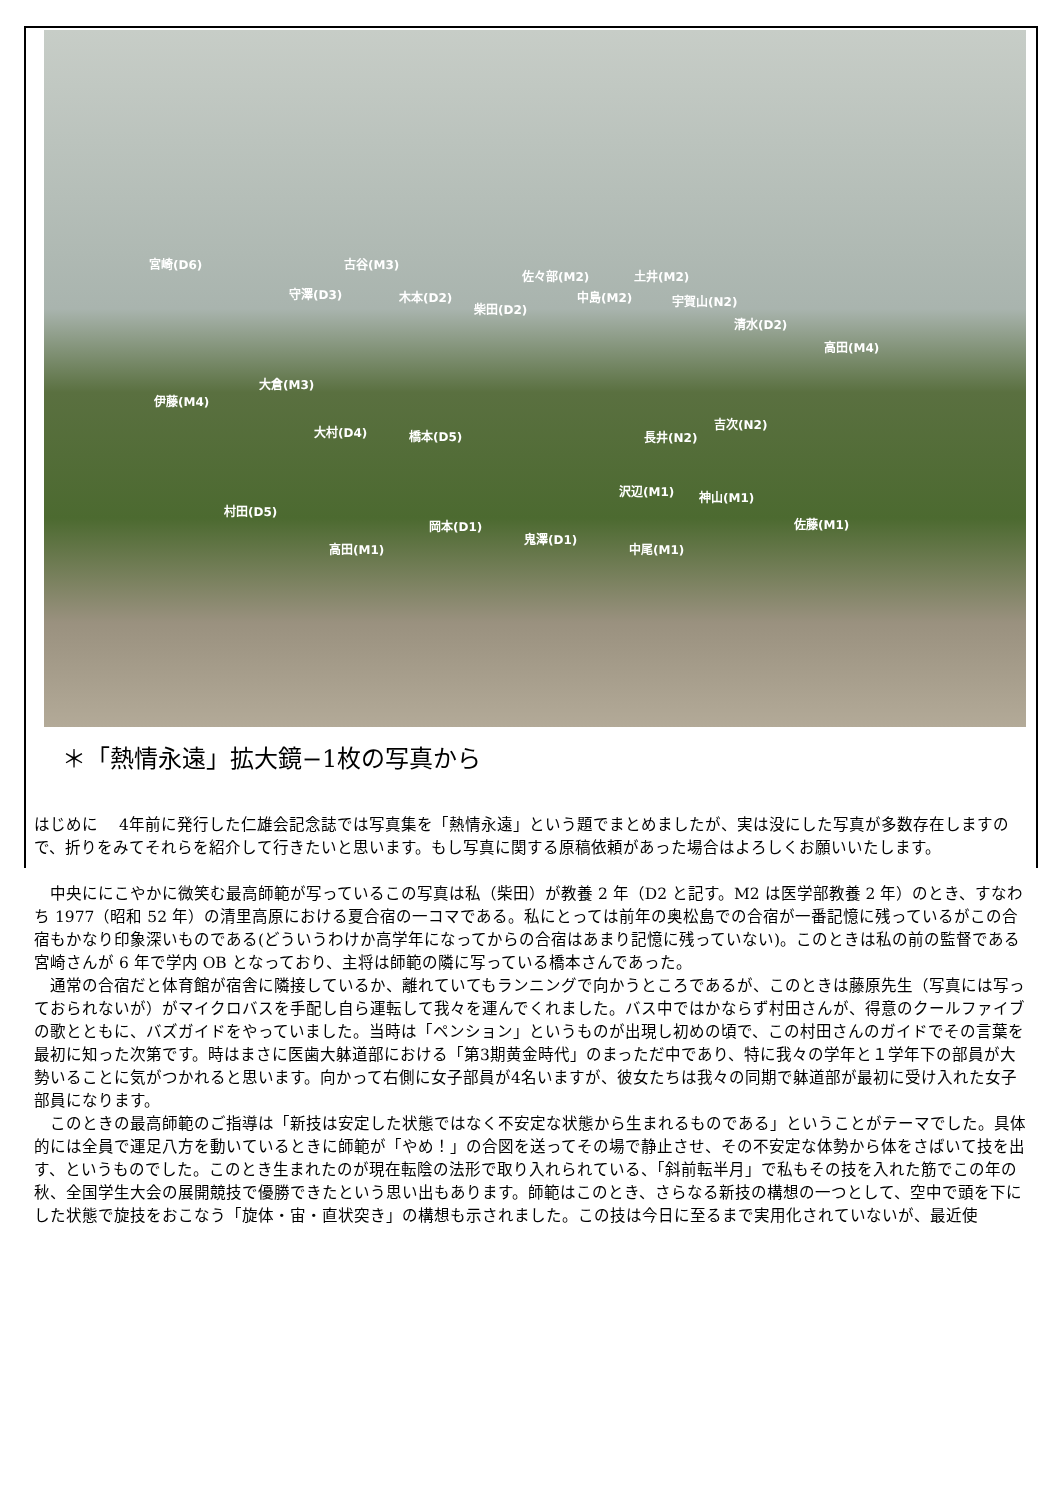宮崎(D6) 古谷(M3)
守澤(D3) 木本(D2)
柴田(D2)
佐々部(M2) 土井(M2)
中島(M2) 宇賀山(N2)
清水(D2)
高田(M4)
大倉(M3)
伊藤(M4)
吉次(N2)
大村(D4) 橋本(D5) 長井(N2)
沢辺(M1) 神山(M1)
村田(D5)
岡本(D1) 佐藤(M1)
鬼澤(D1)
中尾(M1) 高田(M1)
＊「熱情永遠」拡大鏡−1枚の写真から
はじめに　 4年前に発行した仁雄会記念誌では写真集を「熱情永遠」という題でまとめましたが、実は没にした写真が多数存在しますので、折りをみてそれらを紹介して行きたいと思います。もし写真に関する原稿依頼があった場合はよろしくお願いいたします。
　中央ににこやかに微笑む最高師範が写っているこの写真は私（柴田）が教養 2 年（D2 と記す。M2 は医学部教養 2 年）のとき、すなわち 1977（昭和 52 年）の清里高原における夏合宿の一コマである。私にとっては前年の奥松島での合宿が一番記憶に残っているがこの合宿もかなり印象深いものである(どういうわけか高学年になってからの合宿はあまり記憶に残っていない)。このときは私の前の監督である宮崎さんが 6 年で学内 OB となっており、主将は師範の隣に写っている橋本さんであった。
　通常の合宿だと体育館が宿舎に隣接しているか、離れていてもランニングで向かうところであるが、このときは藤原先生（写真には写っておられないが）がマイクロバスを手配し自ら運転して我々を運んでくれました。バス中ではかならず村田さんが、得意のクールファイブの歌とともに、バズガイドをやっていました。当時は「ペンション」というものが出現し初めの頃で、この村田さんのガイドでその言葉を最初に知った次第です。時はまさに医歯大躰道部における「第3期黄金時代」のまっただ中であり、特に我々の学年と１学年下の部員が大勢いることに気がつかれると思います。向かって右側に女子部員が4名いますが、彼女たちは我々の同期で躰道部が最初に受け入れた女子部員になります。
　このときの最高師範のご指導は「新技は安定した状態ではなく不安定な状態から生まれるものである」ということがテーマでした。具体的には全員で運足八方を動いているときに師範が「やめ！」の合図を送ってその場で静止させ、その不安定な体勢から体をさばいて技を出す、というものでした。このとき生まれたのが現在転陰の法形で取り入れられている、「斜前転半月」で私もその技を入れた筋でこの年の秋、全国学生大会の展開競技で優勝できたという思い出もあります。師範はこのとき、さらなる新技の構想の一つとして、空中で頭を下にした状態で旋技をおこなう「旋体・宙・直状突き」の構想も示されました。この技は今日に至るまで実用化されていないが、最近使